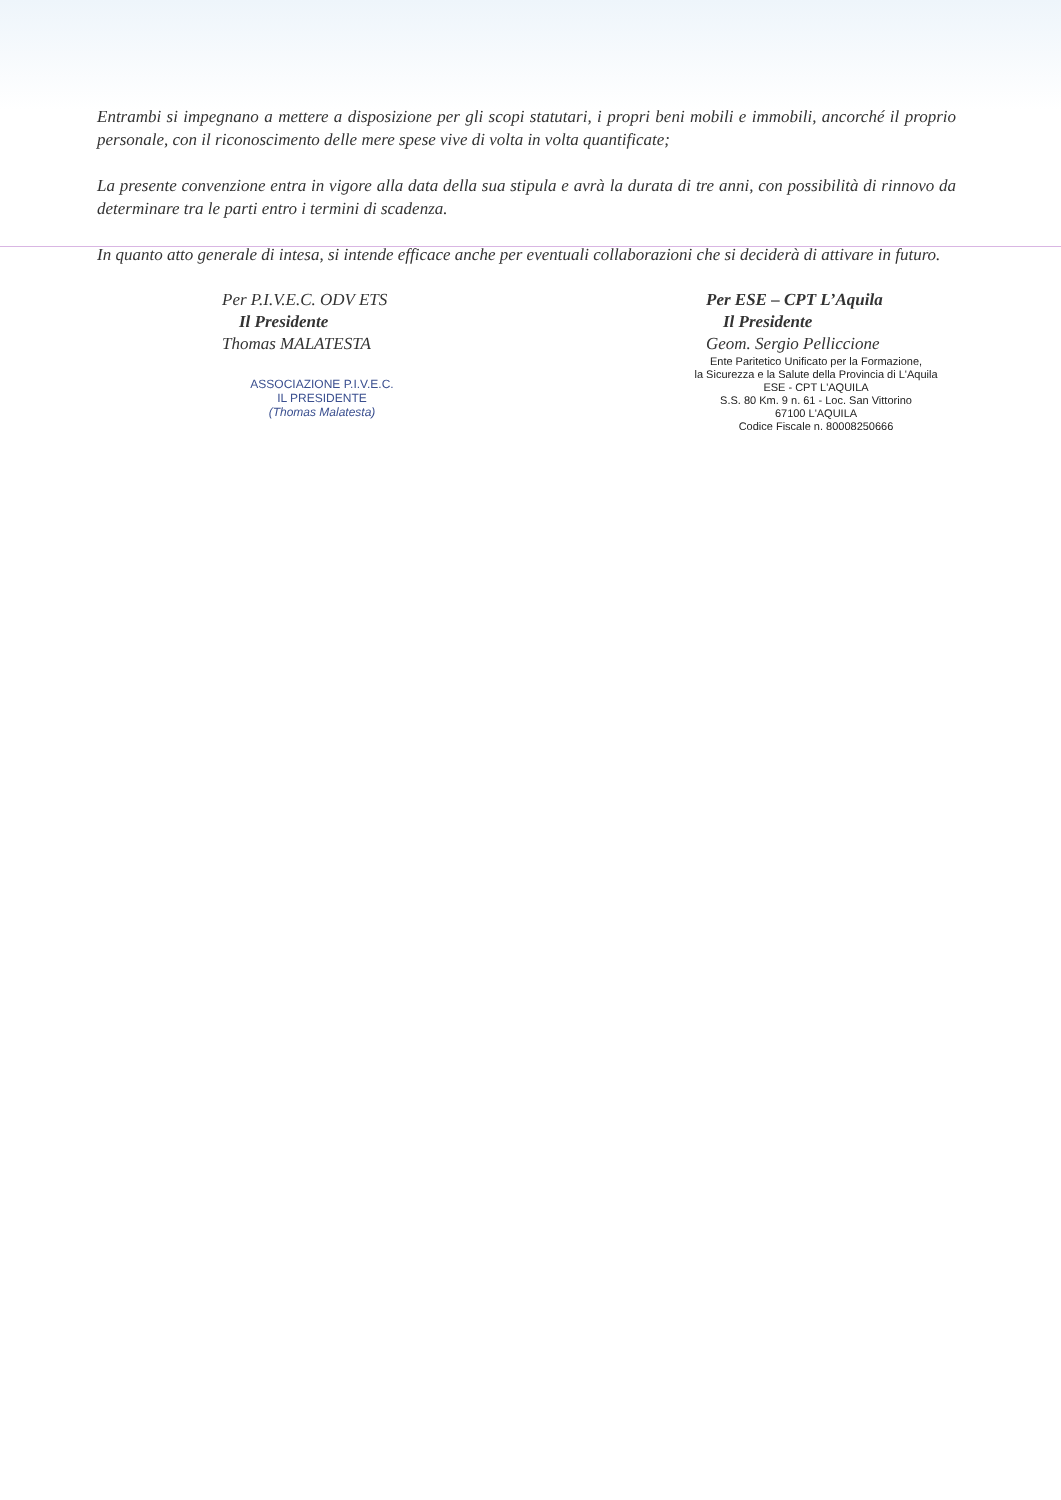Entrambi si impegnano a mettere a disposizione per gli scopi statutari, i propri beni mobili e immobili, ancorché il proprio personale, con il riconoscimento delle mere spese vive di volta in volta quantificate;
La presente convenzione entra in vigore alla data della sua stipula e avrà la durata di tre anni, con possibilità di rinnovo da determinare tra le parti entro i termini di scadenza.
In quanto atto generale di intesa, si intende efficace anche per eventuali collaborazioni che si deciderà di attivare in futuro.
Per P.I.V.E.C. ODV ETS
Il Presidente
Thomas MALATESTA
ASSOCIAZIONE P.I.V.E.C.
IL PRESIDENTE
(Thomas Malatesta)
Per ESE – CPT L’Aquila
Il Presidente
Geom. Sergio Pelliccione
Ente Paritetico Unificato per la Formazione,
la Sicurezza e la Salute della Provincia di L'Aquila
ESE - CPT L'AQUILA
S.S. 80 Km. 9 n. 61 - Loc. San Vittorino
67100 L'AQUILA
Codice Fiscale n. 80008250666